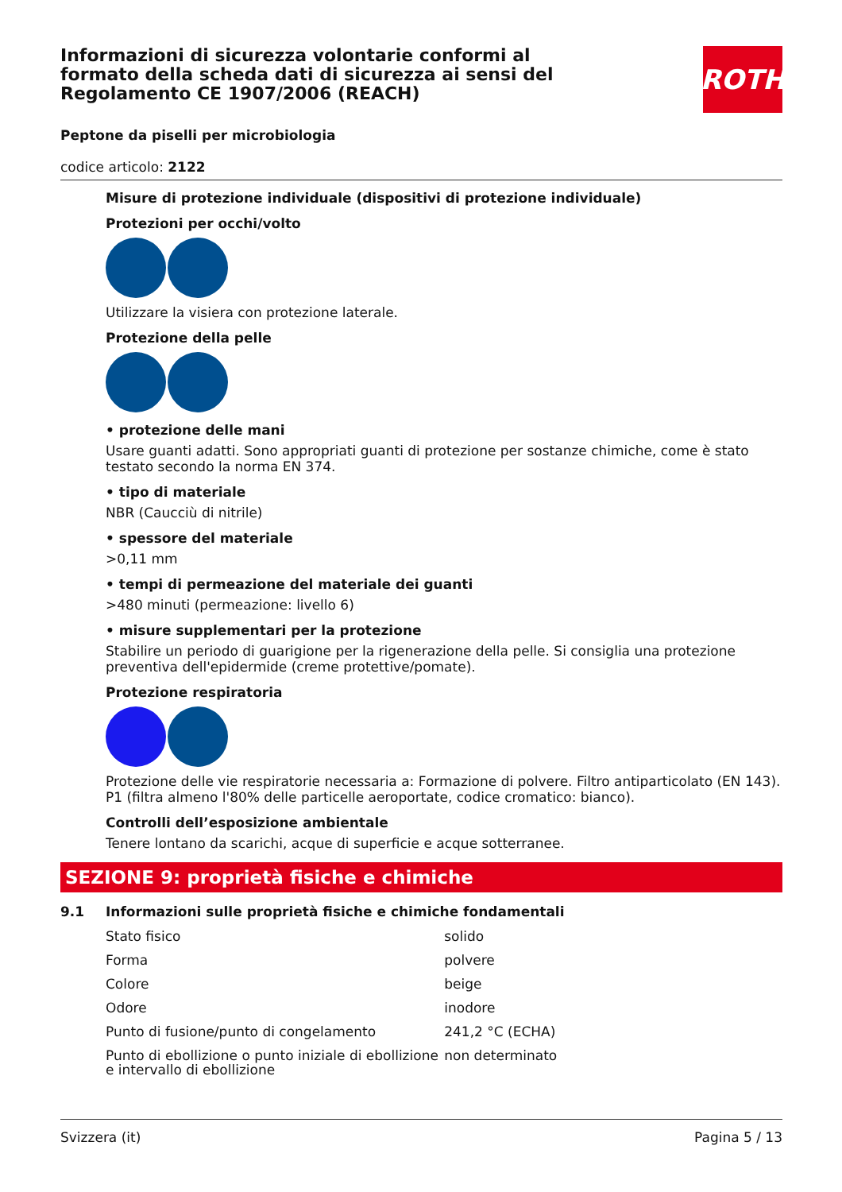Informazioni di sicurezza volontarie conformi al formato della scheda dati di sicurezza ai sensi del Regolamento CE 1907/2006 (REACH)
ROTH
Peptone da piselli per microbiologia
codice articolo: 2122
Misure di protezione individuale (dispositivi di protezione individuale)
Protezioni per occhi/volto
Utilizzare la visiera con protezione laterale.
Protezione della pelle
• protezione delle mani
Usare guanti adatti. Sono appropriati guanti di protezione per sostanze chimiche, come è stato testato secondo la norma EN 374.
• tipo di materiale
NBR (Caucciù di nitrile)
• spessore del materiale
>0,11 mm
• tempi di permeazione del materiale dei guanti
>480 minuti (permeazione: livello 6)
• misure supplementari per la protezione
Stabilire un periodo di guarigione per la rigenerazione della pelle. Si consiglia una protezione preventiva dell'epidermide (creme protettive/pomate).
Protezione respiratoria
Protezione delle vie respiratorie necessaria a: Formazione di polvere. Filtro antiparticolato (EN 143). P1 (filtra almeno l'80% delle particelle aeroportate, codice cromatico: bianco).
Controlli dell’esposizione ambientale
Tenere lontano da scarichi, acque di superficie e acque sotterranee.
SEZIONE 9: proprietà fisiche e chimiche
9.1 Informazioni sulle proprietà fisiche e chimiche fondamentali
| Stato fisico | solido |
| Forma | polvere |
| Colore | beige |
| Odore | inodore |
| Punto di fusione/punto di congelamento | 241,2 °C (ECHA) |
| Punto di ebollizione o punto iniziale di ebollizione e intervallo di ebollizione | non determinato |
Svizzera (it) Pagina 5 / 13